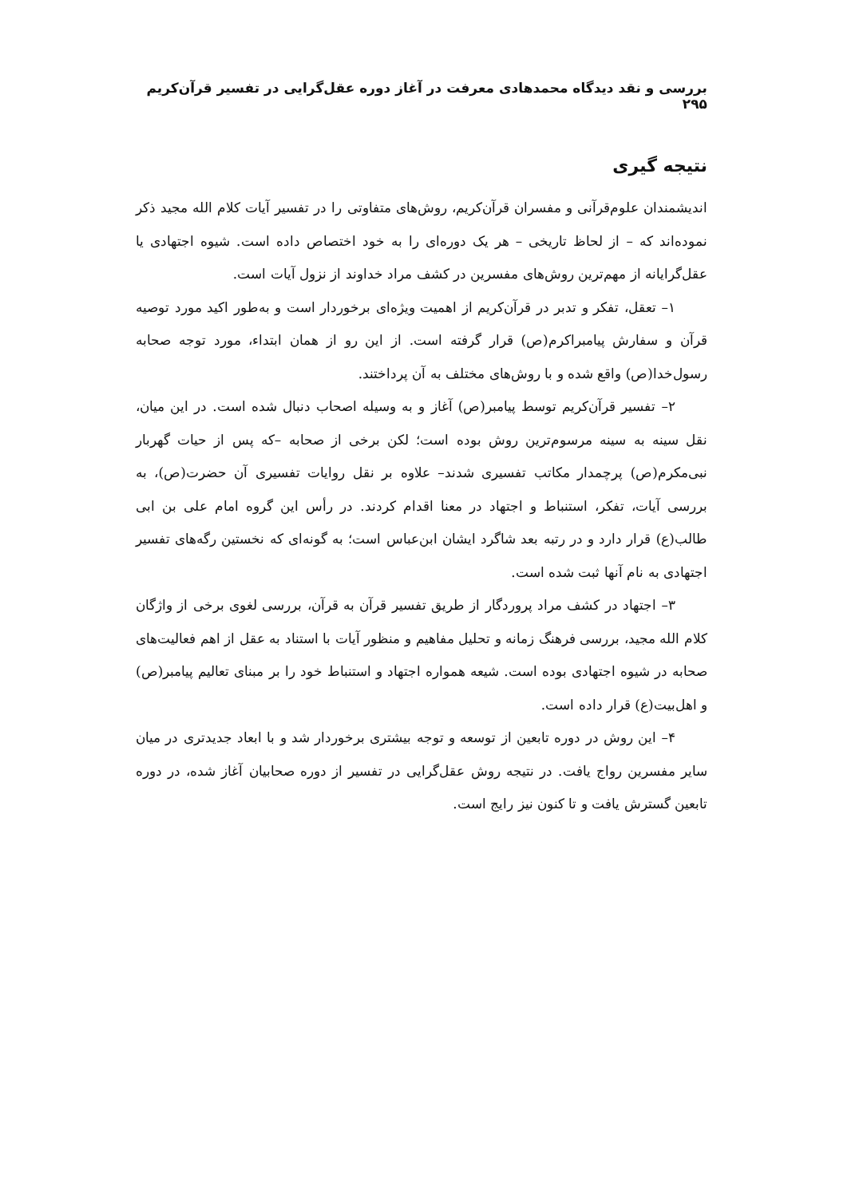بررسی و نقد دیدگاه محمدهادی معرفت در آغاز دوره عقل‌گرایی در تفسیر قرآن‌کریم ۲۹۵
نتیجه گیری
اندیشمندان علوم‌قرآنی و مفسران قرآن‌کریم، روش‌های متفاوتی را در تفسیر آیات کلام الله مجید ذکر نموده‌اند که – از لحاظ تاریخی – هر یک دوره‌ای را به خود اختصاص داده است. شیوه اجتهادی یا عقل‌گرایانه از مهم‌ترین روش‌های مفسرین در کشف مراد خداوند از نزول آیات است.
۱– تعقل، تفکر و تدبر در قرآن‌کریم از اهمیت ویژه‌ای برخوردار است و به‌طور اکید مورد توصیه قرآن و سفارش پیامبراکرم(ص) قرار گرفته است. از این رو از همان ابتداء، مورد توجه صحابه رسول‌خدا(ص) واقع شده و با روش‌های مختلف به آن پرداختند.
۲– تفسیر قرآن‌کریم توسط پیامبر(ص) آغاز و به وسیله اصحاب دنبال شده است. در این میان، نقل سینه به سینه مرسوم‌ترین روش بوده است؛ لکن برخی از صحابه –که پس از حیات گهربار نبی‌مکرم(ص) پرچمدار مکاتب تفسیری شدند– علاوه بر نقل روایات تفسیری آن حضرت(ص)، به بررسی آیات، تفکر، استنباط و اجتهاد در معنا اقدام کردند. در رأس این گروه امام علی بن ابی طالب(ع) قرار دارد و در رتبه بعد شاگرد ایشان ابن‌عباس است؛ به گونه‌ای که نخستین رگه‌های تفسیر اجتهادی به نام آنها ثبت شده است.
۳– اجتهاد در کشف مراد پروردگار از طریق تفسیر قرآن به قرآن، بررسی لغوی برخی از واژگان کلام الله مجید، بررسی فرهنگ زمانه و تحلیل مفاهیم و منظور آیات با استناد به عقل از اهم فعالیت‌های صحابه در شیوه اجتهادی بوده است. شیعه همواره اجتهاد و استنباط خود را بر مبنای تعالیم پیامبر(ص) و اهل‌بیت(ع) قرار داده است.
۴– این روش در دوره تابعین از توسعه و توجه بیشتری برخوردار شد و با ابعاد جدیدتری در میان سایر مفسرین رواج یافت. در نتیجه روش عقل‌گرایی در تفسیر از دوره صحابیان آغاز شده، در دوره تابعین گسترش یافت و تا کنون نیز رایج است.